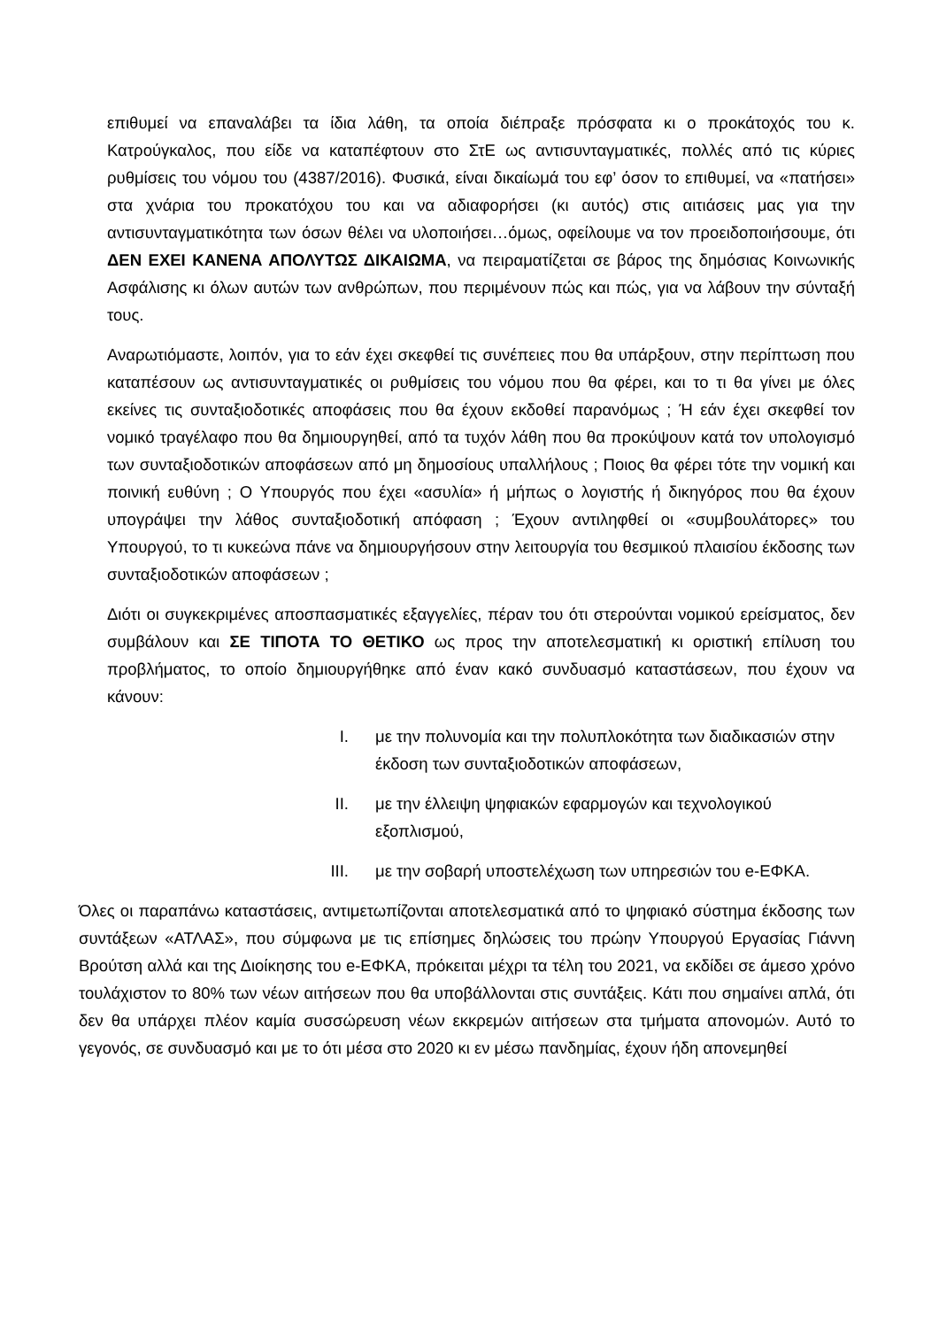επιθυμεί να επαναλάβει τα ίδια λάθη, τα οποία διέπραξε πρόσφατα κι ο προκάτοχός του κ. Κατρούγκαλος, που είδε να καταπέφτουν στο ΣτΕ ως αντισυνταγματικές, πολλές από τις κύριες ρυθμίσεις του νόμου του (4387/2016). Φυσικά, είναι δικαίωμά του εφ’ όσον το επιθυμεί, να «πατήσει» στα χνάρια του προκατόχου του και να αδιαφορήσει (κι αυτός) στις αιτιάσεις μας για την αντισυνταγματικότητα των όσων θέλει να υλοποιήσει…όμως, οφείλουμε να τον προειδοποιήσουμε, ότι ΔΕΝ ΕΧΕΙ ΚΑΝΕΝΑ ΑΠΟΛΥΤΩΣ ΔΙΚΑΙΩΜΑ, να πειραματίζεται σε βάρος της δημόσιας Κοινωνικής Ασφάλισης κι όλων αυτών των ανθρώπων, που περιμένουν πώς και πώς, για να λάβουν την σύνταξή τους.
Αναρωτιόμαστε, λοιπόν, για το εάν έχει σκεφθεί τις συνέπειες που θα υπάρξουν, στην περίπτωση που καταπέσουν ως αντισυνταγματικές οι ρυθμίσεις του νόμου που θα φέρει, και το τι θα γίνει με όλες εκείνες τις συνταξιοδοτικές αποφάσεις που θα έχουν εκδοθεί παρανόμως ; Ή εάν έχει σκεφθεί τον νομικό τραγέλαφο που θα δημιουργηθεί, από τα τυχόν λάθη που θα προκύψουν κατά τον υπολογισμό των συνταξιοδοτικών αποφάσεων από μη δημοσίους υπαλλήλους ; Ποιος θα φέρει τότε την νομική και ποινική ευθύνη ; Ο Υπουργός που έχει «ασυλία» ή μήπως ο λογιστής ή δικηγόρος που θα έχουν υπογράψει την λάθος συνταξιοδοτική απόφαση ; Έχουν αντιληφθεί οι «συμβουλάτορες» του Υπουργού, το τι κυκεώνα πάνε να δημιουργήσουν στην λειτουργία του θεσμικού πλαισίου έκδοσης των συνταξιοδοτικών αποφάσεων ;
Διότι οι συγκεκριμένες αποσπασματικές εξαγγελίες, πέραν του ότι στερούνται νομικού ερείσματος, δεν συμβάλουν και ΣΕ ΤΙΠΟΤΑ ΤΟ ΘΕΤΙΚΟ ως προς την αποτελεσματική κι οριστική επίλυση του προβλήματος, το οποίο δημιουργήθηκε από έναν κακό συνδυασμό καταστάσεων, που έχουν να κάνουν:
I. με την πολυνομία και την πολυπλοκότητα των διαδικασιών στην έκδοση των συνταξιοδοτικών αποφάσεων,
II. με την έλλειψη ψηφιακών εφαρμογών και τεχνολογικού εξοπλισμού,
III. με την σοβαρή υποστελέχωση των υπηρεσιών του e-ΕΦΚΑ.
Όλες οι παραπάνω καταστάσεις, αντιμετωπίζονται αποτελεσματικά από το ψηφιακό σύστημα έκδοσης των συντάξεων «ΑΤΛΑΣ», που σύμφωνα με τις επίσημες δηλώσεις του πρώην Υπουργού Εργασίας Γιάννη Βρούτση αλλά και της Διοίκησης του e-ΕΦΚΑ, πρόκειται μέχρι τα τέλη του 2021, να εκδίδει σε άμεσο χρόνο τουλάχιστον το 80% των νέων αιτήσεων που θα υποβάλλονται στις συντάξεις. Κάτι που σημαίνει απλά, ότι δεν θα υπάρχει πλέον καμία συσσώρευση νέων εκκρεμών αιτήσεων στα τμήματα απονομών. Αυτό το γεγονός, σε συνδυασμό και με το ότι μέσα στο 2020 κι εν μέσω πανδημίας, έχουν ήδη απονεμηθεί